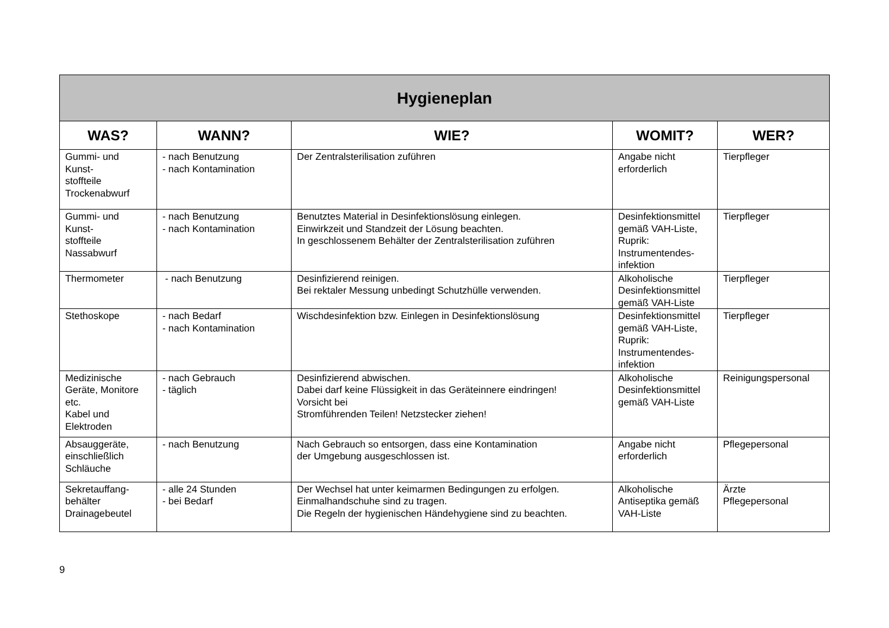| Hygieneplan | | | | |
| --- | --- | --- | --- | --- |
| WAS? | WANN? | WIE? | WOMIT? | WER? |
| Gummi- und Kunst- stoffteile Trockenabwurf | - nach Benutzung - nach Kontamination | Der Zentralsterilisation zuführen | Angabe nicht erforderlich | Tierpfleger |
| Gummi- und Kunst- stoffteile Nassabwurf | - nach Benutzung - nach Kontamination | Benutztes Material in Desinfektionslösung einlegen. Einwirkzeit und Standzeit der Lösung beachten. In geschlossenem Behälter der Zentralsterilisation zuführen | Desinfektionsmittel gemäß VAH-Liste, Ruprik: Instrumentendes-infektion | Tierpfleger |
| Thermometer | - nach Benutzung | Desinfizierend reinigen. Bei rektaler Messung unbedingt Schutzhülle verwenden. | Alkoholische Desinfektionsmittel gemäß VAH-Liste | Tierpfleger |
| Stethoskope | - nach Bedarf - nach Kontamination | Wischdesinfektion bzw. Einlegen in Desinfektionslösung | Desinfektionsmittel gemäß VAH-Liste, Ruprik: Instrumentendes-infektion | Tierpfleger |
| Medizinische Geräte, Monitore etc. Kabel und Elektroden | - nach Gebrauch - täglich | Desinfizierend abwischen. Dabei darf keine Flüssigkeit in das Geräteinnere eindringen! Vorsicht bei Stromführenden Teilen! Netzstecker ziehen! | Alkoholische Desinfektionsmittel gemäß VAH-Liste | Reinigungspersonal |
| Absauggeräte, einschließlich Schläuche | - nach Benutzung | Nach Gebrauch so entsorgen, dass eine Kontamination der Umgebung ausgeschlossen ist. | Angabe nicht erforderlich | Pflegepersonal |
| Sekretauffang- behälter Drainagebeutel | - alle 24 Stunden - bei Bedarf | Der Wechsel hat unter keimarmen Bedingungen zu erfolgen. Einmalhandschuhe sind zu tragen. Die Regeln der hygienischen Händehygiene sind zu beachten. | Alkoholische Antiseptika gemäß VAH-Liste | Ärzte Pflegepersonal |
9